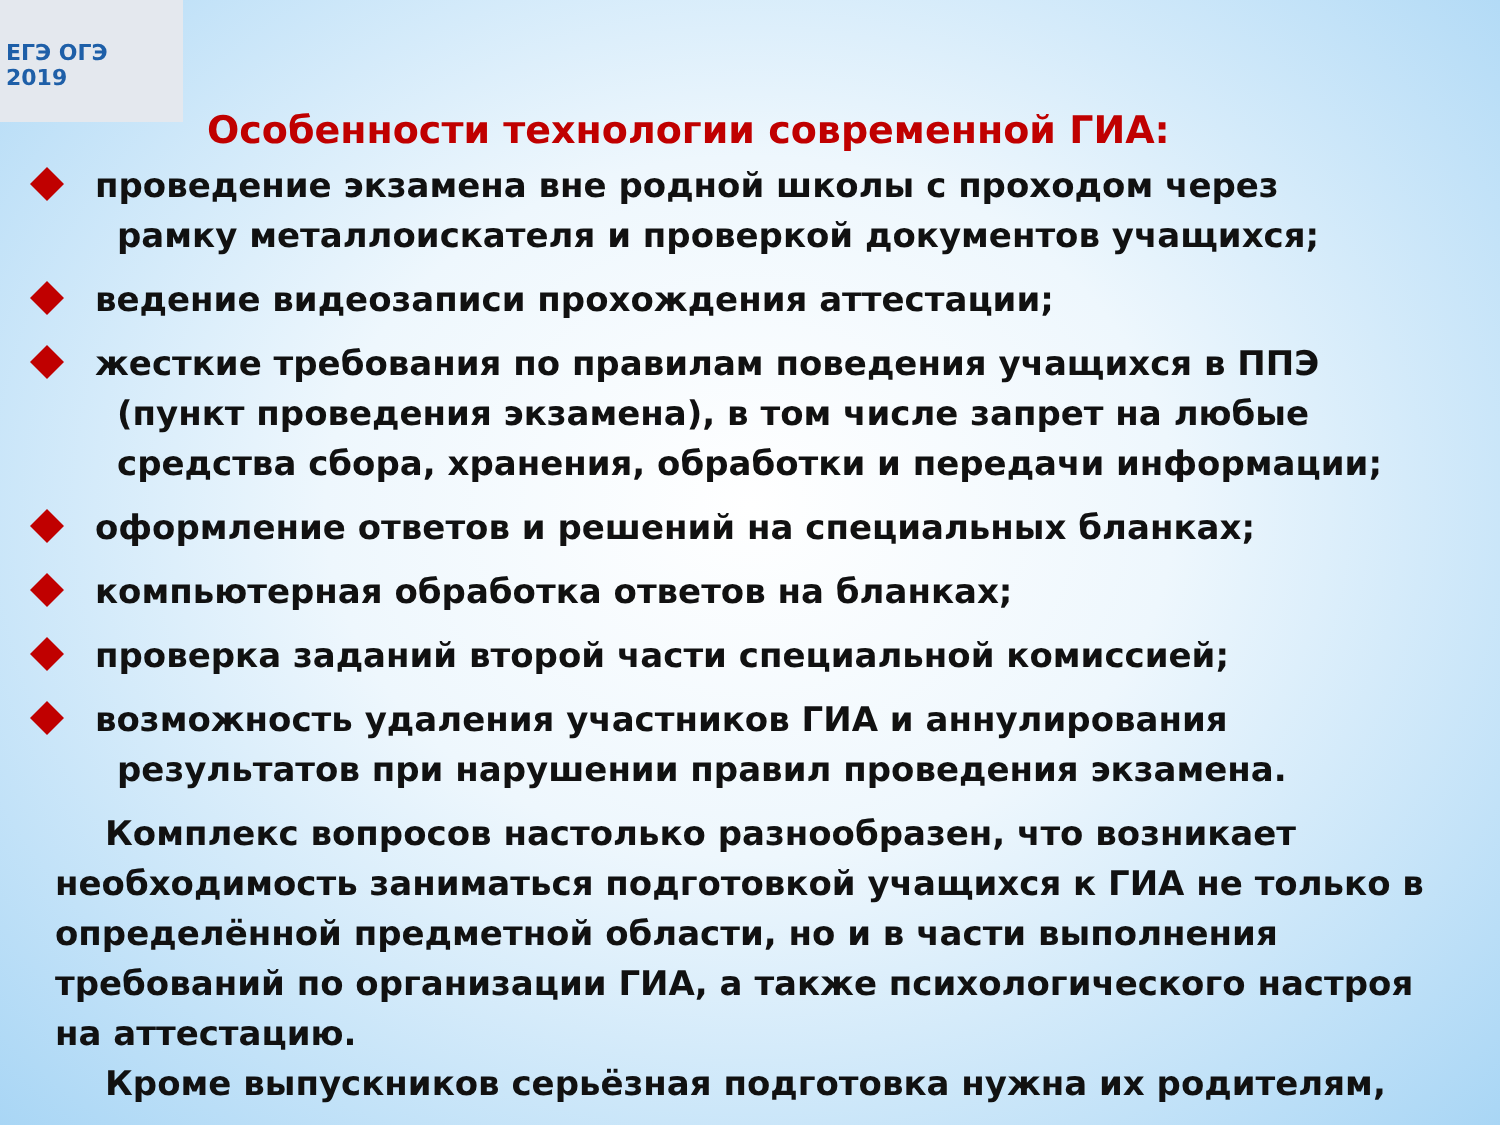ЕГЭ ОГЭ
2019
Особенности технологии современной ГИА:
проведение экзамена вне родной школы с проходом через
рамку металлоискателя и проверкой документов учащихся;
ведение видеозаписи прохождения аттестации;
жесткие требования по правилам поведения учащихся в ППЭ
(пункт проведения экзамена), в том числе запрет на любые средства сбора, хранения, обработки и передачи информации;
оформление ответов и решений на специальных бланках;
компьютерная обработка ответов на бланках;
проверка заданий второй части специальной комиссией;
возможность удаления участников ГИА и аннулирования
результатов при нарушении правил проведения экзамена.
Комплекс вопросов настолько разнообразен, что возникает необходимость заниматься подготовкой учащихся к ГИА не только в определённой предметной области, но и в части выполнения требований по организации ГИА, а также психологического настроя на аттестацию.
Кроме выпускников серьёзная подготовка нужна их родителям,